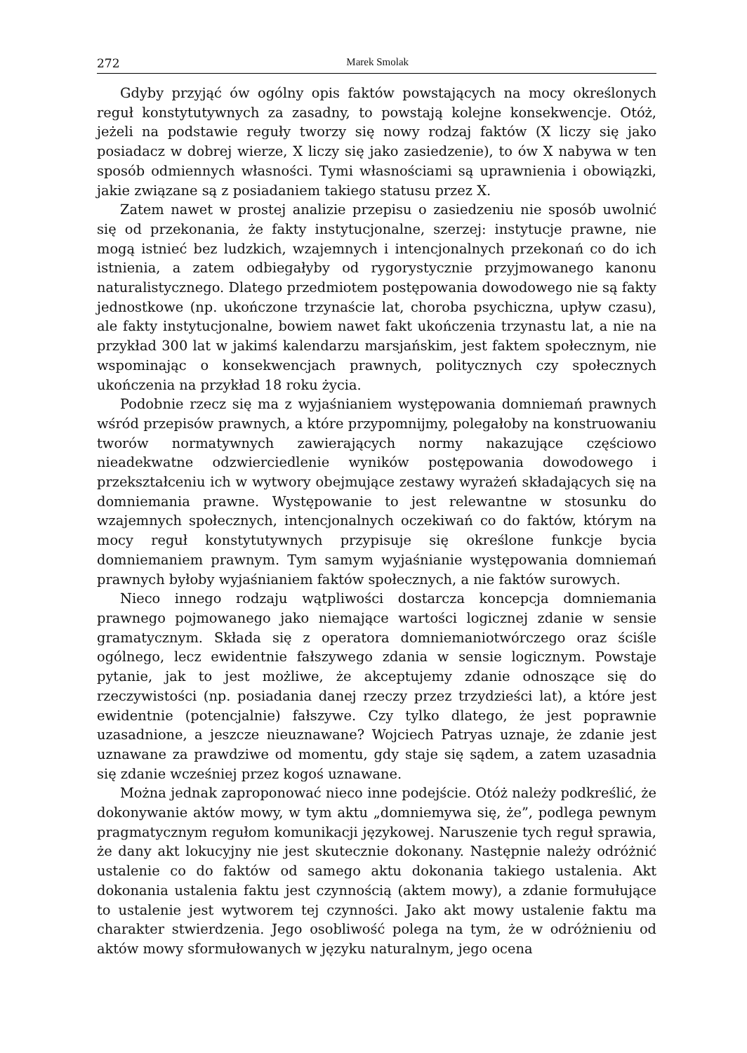272 Marek Smolak
Gdyby przyjąć ów ogólny opis faktów powstających na mocy określonych reguł konstytutywnych za zasadny, to powstają kolejne konsekwencje. Otóż, jeżeli na podstawie reguły tworzy się nowy rodzaj faktów (X liczy się jako posiadacz w dobrej wierze, X liczy się jako zasiedzenie), to ów X nabywa w ten sposób odmiennych własności. Tymi własnościami są uprawnienia i obowiązki, jakie związane są z posiadaniem takiego statusu przez X.
Zatem nawet w prostej analizie przepisu o zasiedzeniu nie sposób uwolnić się od przekonania, że fakty instytucjonalne, szerzej: instytucje prawne, nie mogą istnieć bez ludzkich, wzajemnych i intencjonalnych przekonań co do ich istnienia, a zatem odbiegałyby od rygorystycznie przyjmowanego kanonu naturalistycznego. Dlatego przedmiotem postępowania dowodowego nie są fakty jednostkowe (np. ukończone trzynaście lat, choroba psychiczna, upływ czasu), ale fakty instytucjonalne, bowiem nawet fakt ukończenia trzynastu lat, a nie na przykład 300 lat w jakimś kalendarzu marsjańskim, jest faktem społecznym, nie wspominając o konsekwencjach prawnych, politycznych czy społecznych ukończenia na przykład 18 roku życia.
Podobnie rzecz się ma z wyjaśnianiem występowania domniemań prawnych wśród przepisów prawnych, a które przypomnijmy, polegałoby na konstruowaniu tworów normatywnych zawierających normy nakazujące częściowo nieadekwatne odzwierciedlenie wyników postępowania dowodowego i przekształceniu ich w wytwory obejmujące zestawy wyrażeń składających się na domniemania prawne. Występowanie to jest relewantne w stosunku do wzajemnych społecznych, intencjonalnych oczekiwań co do faktów, którym na mocy reguł konstytutywnych przypisuje się określone funkcje bycia domniemaniem prawnym. Tym samym wyjaśnianie występowania domniemań prawnych byłoby wyjaśnianiem faktów społecznych, a nie faktów surowych.
Nieco innego rodzaju wątpliwości dostarcza koncepcja domniemania prawnego pojmowanego jako niemające wartości logicznej zdanie w sensie gramatycznym. Składa się z operatora domniemaniotwórczego oraz ściśle ogólnego, lecz ewidentnie fałszywego zdania w sensie logicznym. Powstaje pytanie, jak to jest możliwe, że akceptujemy zdanie odnoszące się do rzeczywistości (np. posiadania danej rzeczy przez trzydzieści lat), a które jest ewidentnie (potencjalnie) fałszywe. Czy tylko dlatego, że jest poprawnie uzasadnione, a jeszcze nieuznawane? Wojciech Patryas uznaje, że zdanie jest uznawane za prawdziwe od momentu, gdy staje się sądem, a zatem uzasadnia się zdanie wcześniej przez kogoś uznawane.
Można jednak zaproponować nieco inne podejście. Otóż należy podkreślić, że dokonywanie aktów mowy, w tym aktu „domniemywa się, że”, podlega pewnym pragmatycznym regułom komunikacji językowej. Naruszenie tych reguł sprawia, że dany akt lokucyjny nie jest skutecznie dokonany. Następnie należy odróżnić ustalenie co do faktów od samego aktu dokonania takiego ustalenia. Akt dokonania ustalenia faktu jest czynnością (aktem mowy), a zdanie formułujące to ustalenie jest wytworem tej czynności. Jako akt mowy ustalenie faktu ma charakter stwierdzenia. Jego osobliwość polega na tym, że w odróżnieniu od aktów mowy sformułowanych w języku naturalnym, jego ocena